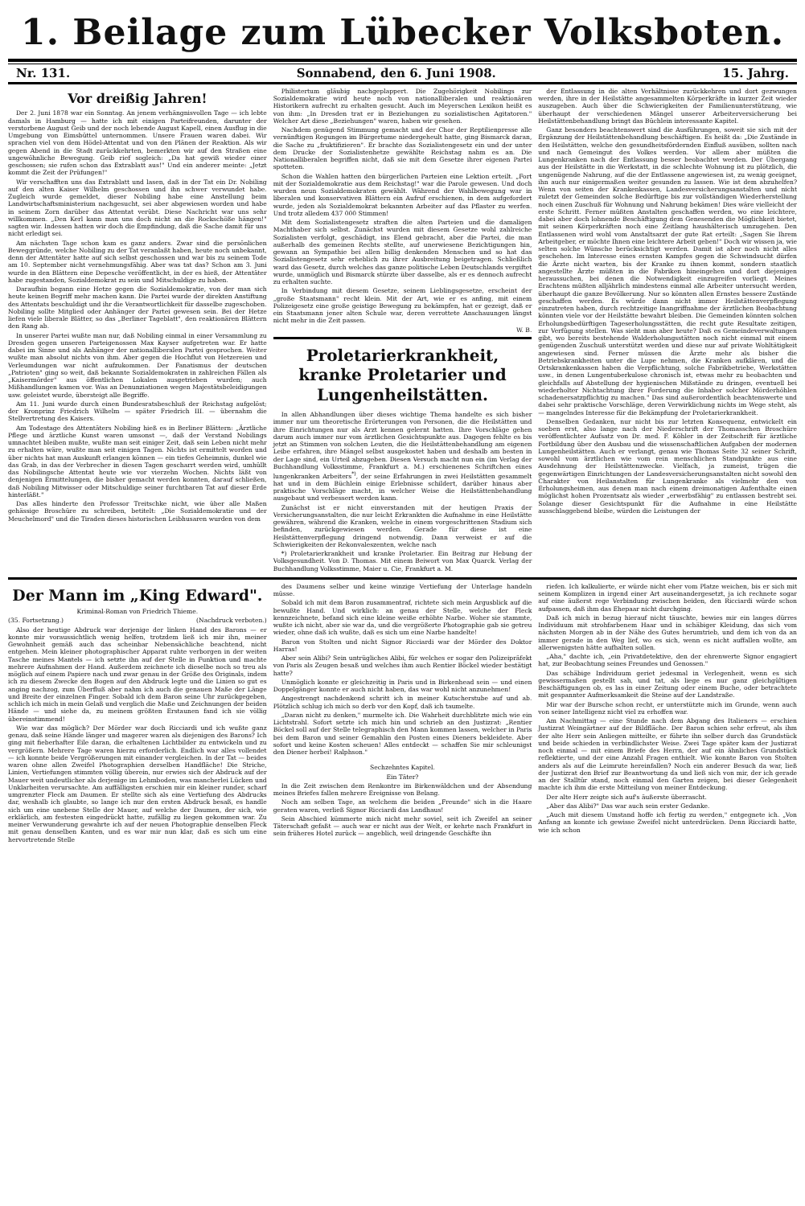1. Beilage zum Lübecker Volksboten.
Nr. 131. Sonnabend, den 6. Juni 1908. 15. Jahrg.
Vor dreißig Jahren!
Der 2. Juni 1878 war ein Sonntag. An jenem verhängnisvollen Tage — ich lebte damals in Hamburg — hatte ich mit einigen Parteifreunden, darunter der verstorbene August Geib und der noch lebende August Kapell, einen Ausflug in die Umgebung von Eimsbüttel unternommen. Unsere Frauen waren dabei. Wir sprachen viel von dem Hödel-Attentat und von den Plänen der Reaktion. Als wir gegen Abend in die Stadt zurückkehrten, bemerkten wir auf den Straßen eine ungewöhnliche Bewegung. Geib rief sogleich: „Da hat gewiß wieder einer geschossen; sie rufen schon das Extrablatt aus!" Und ein anderer meinte: „Jetzt kommt die Zeit der Prüfungen!"
Wir verschafften uns das Extrablatt und lasen, daß in der Tat ein Dr. Nobiling auf den alten Kaiser Wilhelm geschossen und ihn schwer verwundet habe. Zugleich wurde gemeldet, dieser Nobiling habe eine Anstellung beim Landwirtschaftsministerium nachgesucht, sei aber abgewiesen worden und habe in seinem Zorn darüber das Attentat verübt. Diese Nachricht war uns sehr willkommen. „Den Kerl kann man uns doch nicht an die Rockschöße hängen!" sagten wir. Indessen hatten wir doch die Empfindung, daß die Sache damit für uns nicht erledigt sei.
Am nächsten Tage schon kam es ganz anders. Zwar sind die persönlichen Beweggründe, welche Nobiling zu der Tat veranlaßt haben, heute noch unbekannt, denn der Attentäter hatte auf sich selbst geschossen und war bis zu seinem Tode am 10. September nicht vernehmungsfähig. Aber was tat das? Schon am 3. Juni wurde in den Blättern eine Depesche veröffentlicht, in der es hieß, der Attentäter habe zugestanden, Sozialdemokrat zu sein und Mitschuldige zu haben.
Daraufhin begann eine Hetze gegen die Sozialdemokratie, von der man sich heute keinen Begriff mehr machen kann. Die Partei wurde der direkten Anstiftung des Attentats beschuldigt und ihr die Verantwortlichkeit für dasselbe zugeschoben. Nobiling sollte Mitglied oder Anhänger der Partei gewesen sein. Bei der Hetze liefen viele liberale Blätter, so das „Berliner Tageblatt", den reaktionären Blättern den Rang ab.
In unserer Partei wußte man nur, daß Nobiling einmal in einer Versammlung zu Dresden gegen unseren Parteigenossen Max Kayser aufgetreten war. Er hatte dabei im Sinne und als Anhänger der nationalliberalen Partei gesprochen. Weiter wußte man absolut nichts von ihm. Aber gegen die Hochflut von Hetzereien und Verleumdungen war nicht aufzukommen. Der Fanatismus der deutschen „Patrioten" ging so weit, daß bekannte Sozialdemokraten in zahlreichen Fällen als „Kaisermörder" aus öffentlichen Lokalen ausgetrieben wurden; auch Mißhandlungen kamen vor. Was an Denunziationen wegen Majestätsbeleidigungen usw. geleistet wurde, übersteigt alle Begriffe.
Am 11. Juni wurde durch einen Bundesratsbeschluß der Reichstag aufgelöst; der Kronprinz Friedrich Wilhelm — später Friedrich III. — übernahm die Stellvertretung des Kaisers.
Am Todestage des Attentäters Nobiling hieß es in Berliner Blättern: „Ärztliche Pflege und ärztliche Kunst waren umsonst —, daß der Verstand Nobilings umnachtet bleiben mußte, wußte man seit einiger Zeit, daß sein Leben nicht mehr zu erhalten wäre, wußte man seit einigen Tagen. Nichts ist ermittelt worden und über nichts hat man Auskunft erlangen können — ein tiefes Geheimnis, dunkel wie das Grab, in das der Verbrecher in diesen Tagen gescharrt werden wird, umhüllt das Nobilingsche Attentat heute wie vor vierzehn Wochen. Nichts läßt von denjenigen Ermittelungen, die bisher gemacht werden konnten, darauf schließen, daß Nobiling Mitwisser oder Mitschuldige seiner furchtbaren Tat auf dieser Erde hinterläßt."
Das alles hinderte den Professor Treitschke nicht, wie über alle Maßen gehässige Broschüre zu schreiben, betitelt: „Die Sozialdemokratie und der Meuchelmord" und die Tiraden dieses historischen Leibhusaren wurden von dem
Philistertum gläubig nachgeplappert. Die Zugehörigkeit Nobilings zur Sozialdemokratie wird heute noch von nationalliberalen und reaktionären Historikern aufrecht zu erhalten gesucht. Auch im Meyerschen Lexikon heißt es von ihm: „In Dresden trat er in Beziehungen zu sozialistischen Agitatoren." Welcher Art diese „Beziehungen" waren, haben wir gesehen.
Nachdem genügend Stimmung gemacht und der Chor der Reptilienpresse alle vernünftigen Regungen im Bürgertume niedergeheult hatte, ging Bismarck daran, die Sache zu „fruktifizieren". Er brachte das Sozialistengesetz ein und der unter dem Drucke der Sozialistenhetze gewählte Reichstag nahm es an. Die Nationalliberalen begriffen nicht, daß sie mit dem Gesetze ihrer eigenen Partei spotteten.
Schon die Wahlen hatten den bürgerlichen Parteien eine Lektion erteilt. „Fort mit der Sozialdemokratie aus dem Reichstag!" war die Parole gewesen. Und doch wurden neun Sozialdemokraten gewählt. Während der Wahlbewegung war in liberalen und konservativen Blättern ein Aufruf erschienen, in dem aufgefordert wurde, jeden als Sozialdemokrat bekannten Arbeiter auf das Pflaster zu werfen. Und trotz alledem 437 000 Stimmen!
Mit dem Sozialistengesetz straften die alten Parteien und die damaligen Machthaber sich selbst. Zunächst wurden mit diesem Gesetze wohl zahlreiche Sozialisten verfolgt, geschädigt, ins Elend gebracht, aber die Partei, die man außerhalb des gemeinen Rechts stellte, auf unerwiesene Bezichtigungen hin, gewann an Sympathie bei allen billig denkenden Menschen und so hat das Sozialistengesetz sehr erheblich zu ihrer Ausbreitung beigetragen. Schließlich ward das Gesetz, durch welches das ganze politische Leben Deutschlands vergiftet wurde, unmöglich und Bismarck stürzte über dasselbe, als er es dennoch aufrecht zu erhalten suchte.
In Verbindung mit diesem Gesetze, seinem Lieblingsgesetze, erscheint der „große Staatsmann" recht klein. Mit der Art, wie er es anfing, mit einem Polizeigesetz eine große geistige Bewegung zu bekämpfen, hat er gezeigt, daß er ein Staatsmann jener alten Schule war, deren verrottete Anschauungen längst nicht mehr in die Zeit passen.
W. B.
Proletarierkrankheit, kranke Proletarier und Lungenheilstätten.
In allen Abhandlungen über dieses wichtige Thema handelte es sich bisher immer nur um theoretische Erörterungen von Personen, die die Heilstätten und ihre Einrichtungen nur als Arzt kennen gelernt hatten. Ihre Vorschläge gehen darum auch immer nur vom ärztlichen Gesichtspunkte aus. Dagegen fehlte es bis jetzt an Stimmen von solchen Leuten, die die Heilstättenbehandlung am eigenen Leibe erfahren, ihre Mängel selbst ausgekostet haben und deshalb am besten in der Lage sind, ein Urteil abzugeben. Diesen Versuch macht nun ein (im Verlag der Buchhandlung Volksstimme, Frankfurt a. M.) erschienenes Schriftchen eines lungenkranken Arbeiters<sup>*)</sup>, der seine Erfahrungen in zwei Heilstätten gesammelt hat und in dem Büchlein einige Erlebnisse schildert, darüber hinaus aber praktische Vorschläge macht, in welcher Weise die Heilstättenbehandlung ausgebaut und verbessert werden kann.
Zunächst ist er nicht einverstanden mit der heutigen Praxis der Versicherungsanstalten, die nur leicht Erkrankten die Aufnahme in eine Heilstätte gewähren, während die Kranken, welche in einem vorgeschrittenen Stadium sich befinden, zurückgewiesen werden. Gerade für diese ist eine Heilstättenverpflegung dringend notwendig. Dann verweist er auf die Schwierigkeiten der Rekonvaleszenten, welche nach
*) Proletarierkrankheit und kranke Proletarier. Ein Beitrag zur Hebung der Volksgesundheit. Von D. Thomas. Mit einem Beiwort von Max Quarck. Verlag der Buchhandlung Volksstimme, Maier u. Cie, Frankfurt a. M.
der Entlassung in die alten Verhältnisse zurückkehren und dort gezwungen werden, ihre in der Heilstätte angesammelten Körperkräfte in kurzer Zeit wieder auszugeben. Auch über die Schwierigkeiten der Familienunterstützung, wie überhaupt der verschiedenen Mängel unserer Arbeiterversicherung bei Heilstättenbehandlung bringt das Büchlein interessante Kapitel.
Ganz besonders beachtenswert sind die Ausführungen, soweit sie sich mit der Ergänzung der Heilstättenbehandlung beschäftigen. Es heißt da: „Die Zustände in den Heilstätten, welche den gesundheitsfördernden Einfluß ausüben, sollten nach und nach Gemeingut des Volkes werden. Vor allem aber müßten die Lungenkranken nach der Entlassung besser beobachtet werden. Der Übergang aus der Heilstätte in die Werkstatt, in die schlechte Wohnung ist zu plötzlich, die ungenügende Nahrung, auf die der Entlassene angewiesen ist, zu wenig geeignet, ihn auch nur einigermaßen weiter gesunden zu lassen. Wie ist dem abzuhelfen? Wenn von seiten der Krankenkassen, Landesversicherungsanstalten und nicht zuletzt der Gemeinden solche Bedürftige bis zur vollständigen Wiederherstellung noch einen Zuschuß für Wohnung und Nahrung bekämen! Dies wäre vielleicht der erste Schritt. Ferner müßten Anstalten geschaffen werden, wo eine leichtere, dabei aber doch lohnende Beschäftigung dem Genesenden die Möglichkeit bietet, mit seinen Körperkräften noch eine Zeitlang haushälterisch umzugehen. Den Entlassenen wird wohl vom Anstaltsarzt der gute Rat erteilt: „Sagen Sie Ihrem Arbeitgeber, er möchte Ihnen eine leichtere Arbeit geben!" Doch wir wissen ja, wie selten solche Wünsche berücksichtigt werden. Damit ist aber noch nicht alles geschehen. Im Interesse eines ernsten Kampfes gegen die Schwindsucht dürfen die Ärzte nicht warten, bis der Kranke zu ihnen kommt, sondern staatlich angestellte Ärzte müßten in die Fabriken hineingehen und dort diejenigen heraussuchen, bei denen die Notwendigkeit einzugreifen vorliegt. Meines Erachtens müßten alljährlich mindestens einmal alle Arbeiter untersucht werden, überhaupt die ganze Bevölkerung. Nur so könnten allen Ernstes bessere Zustände geschaffen werden. Es würde dann nicht immer Heilstättenverpflegung einzutreten haben, durch rechtzeitige Inangriffnahme der ärztlichen Beobachtung könnten viele vor der Heilstätte bewahrt bleiben. Die Gemeinden könnten solchen Erholungsbedürftigen Tageserholungsstätten, die recht gute Resultate zeitigen, zur Verfügung stellen. Was sieht man aber heute? Daß es Gemeindeverwaltungen gibt, wo bereits bestehende Walderholungsstätten noch nicht einmal mit einem genügenden Zuschuß unterstützt werden und diese nur auf private Wohltätigkeit angewiesen sind. Ferner müssen die Ärzte mehr als bisher die Betriebskrankheiten unter die Lupe nehmen, die Kranken aufklären, und die Ortskrankenkassen haben die Verpflichtung, solche Fabrikbetriebe, Werkstätten usw., in denen Lungentuberkulose chronisch ist, etwas mehr zu beobachten und gleichfalls auf Abstellung der hygienischen Mißstände zu dringen, eventuell bei wiederholter Nichtachtung ihrer Forderung die Inhaber solcher Mörderhöhlen schadenersatzpflichtig zu machen." Das sind außerordentlich beachtenswerte und dabei sehr praktische Vorschläge, deren Verwirklichung nichts im Wege steht, als — mangelndes Interesse für die Bekämpfung der Proletarierkrankheit.
Denselben Gedanken, nur nicht bis zur letzten Konsequenz, entwickelt ein soeben erst, also lange nach der Niederschrift der Thomasschen Broschüre veröffentlichter Aufsatz von Dr. med. F. Köhler in der Zeitschrift für ärztliche Fortbildung über den Ausbau und die wissenschaftlichen Aufgaben der modernen Lungenheilstätten. Auch er verlangt, genau wie Thomas Seite 32 seiner Schrift, sowohl vom ärztlichen wie vom rein menschlichen Standpunkte aus eine Ausdehnung der Heilstättenzwecke. Vielfach, ja zumeist, trügen die gegenwärtigen Einrichtungen der Landesversicherungsanstalten nicht sowohl den Charakter von Heilanstalten für Lungenkranke als vielmehr den von Erholungsheimen, aus denen man nach einem dreimonatigen Aufenthalte einen möglichst hohen Prozentsatz als wieder „erwerbsfähig" zu entlassen bestrebt sei. Solange dieser Gesichtspunkt für die Aufnahme in eine Heilstätte ausschlaggebend bleibe, würden die Leistungen der
Der Mann im „King Edward".
Kriminal-Roman von Friedrich Thieme.
(35. Fortsetzung.) (Nachdruck verboten.)
Also der heutige Abdruck war derjenige der linken Hand des Barons — er konnte mir voraussichtlich wenig helfen, trotzdem ließ ich mir ihn, meiner Gewohnheit gemäß auch das scheinbar Nebensächliche beachtend, nicht entgehen. Mein kleiner photographischer Apparat ruhte verborgen in der weiten Tasche meines Mantels — ich setzte ihn auf der Stelle in Funktion und machte mehrere Aufnahmen der Hand. Außerdem zeichnete ich dieselbe noch so treu als möglich auf einem Papiere nach und zwar genau in der Größe des Originals, indem ich zu diesem Zwecke den Bogen auf den Abdruck legte und die Linien so gut es anging nachzog, zum Überfluß aber nahm ich auch die genauen Maße der Länge und Breite der einzelnen Finger. Sobald ich dem Baron seine Uhr zurückgegeben, schlich ich mich in mein Gelaß und verglich die Maße und Zeichnungen der beiden Hände — und siehe da, zu meinem größten Erstaunen fand ich sie völlig übereinstimmend!
Wie war das möglich? Der Mörder war doch Ricciardi und ich wußte ganz genau, daß seine Hände länger und magerer waren als diejenigen des Barons? Ich ging mit fieberhafter Eile daran, die erhaltenen Lichtbilder zu entwickeln und zu vergrößern. Mehrere Tage waren hierzu erforderlich. Endlich war alles vollendet — ich konnte beide Vergrößerungen mit einander vergleichen. In der Tat — beides waren ohne allen Zweifel Photographien derselben Handfläche! Die Striche, Linien, Vertiefungen stimmten völlig überein, nur erwies sich der Abdruck auf der Mauer weit undeutlicher als derjenige im Lehmboden, was mancherlei Lücken und Unklarheiten verursachte. Am auffälligsten erschien mir ein kleiner runder, scharf umgrenzter Fleck am Daumen. Er stellte sich als eine Vertiefung des Abdrucks dar, weshalb ich glaubte, so lange ich nur den ersten Abdruck besaß, es handle sich um eine unebene Stelle der Mauer, auf welche der Daumen, der sich, wie erklärlich, am festesten eingedrückt hatte, zufällig zu liegen gekommen war. Zu meiner Verwunderung gewahrte ich auf der neuen Photographie denselben Fleck mit genau denselben Kanten, und es war mir nun klar, daß es sich um eine hervortretende Stelle
des Daumens selber und keine winzige Vertiefung der Unterlage handeln müsse.
Sobald ich mit dem Baron zusammentraf, richtete sich mein Argusblick auf die bewußte Hand. Und wirklich: an genau der Stelle, welche der Fleck kennzeichnete, befand sich eine kleine weiße erhöhte Narbe. Woher sie stammte, wußte ich nicht, aber sie war da, und die vergrößerte Photographie gab sie getreu wieder, ohne daß ich wußte, daß es sich um eine Narbe handelte!
Baron von Stolten und nicht Signor Ricciardi war der Mörder des Doktor Harras!
Aber sein Alibi? Sein untrügliches Alibi, für welches er sogar den Polizeipräfekt von Paris als Zeugen besaß und welches ihm auch Rentier Böckel wieder bestätigt hatte?
Unmöglich konnte er gleichzeitig in Paris und in Birkenhead sein — und einen Doppelgänger konnte er auch nicht haben, das war wohl nicht anzunehmen!
Angestrengt nachdenkend schritt ich in meiner Kutscherstube auf und ab. Plötzlich schlug ich mich so derb vor den Kopf, daß ich taumelte.
„Daran nicht zu denken," murmelte ich. Die Wahrheit durchblitzte mich wie ein Lichtstrahl. Sofort setzte ich mich hin und schrieb an den Justizrat: „Rentier Böckel soll auf der Stelle telegraphisch den Mann kommen lassen, welcher in Paris bei dem Baron und seiner Gemahlin den Posten eines Dieners bekleidete. Aber sofort und keine Kosten scheuen! Alles entdeckt — schaffen Sie mir schleunigst den Diener herbei! Ralphson."
Sechzehntes Kapitel.
Ein Täter?
In die Zeit zwischen dem Renkontre im Birkenwäldchen und der Absendung meines Briefes fallen mehrere Ereignisse von Belang.
Noch am selben Tage, an welchem die beiden „Freunde" sich in die Haare geraten waren, verließ Signor Ricciardi das Landhaus!
Sein Abschied kümmerte mich nicht mehr soviel, seit ich Zweifel an seiner Täterschaft gefaßt — auch war er nicht aus der Welt, er kehrte nach Frankfurt in sein früheres Hotel zurück — angeblich, weil dringende Geschäfte ihn
riefen. Ich kalkulierte, er würde nicht eher vom Platze weichen, bis er sich mit seinem Komplizen in irgend einer Art auseinandergesetzt, ja ich rechnete sogar auf eine äußerst rege Verbindung zwischen beiden, den Ricciardi würde schon aufpassen, daß ihm das Ehepaar nicht durchging.
Daß ich mich in bezug hierauf nicht täuschte, bewies mir ein langes dürres Individuum mit strohfarbenem Haar und in schäbiger Kleidung, das sich vom nächsten Morgen ab in der Nähe des Gutes herumtrieb, und dem ich von da an immer gerade in den Weg lief, wo es sich, wenn es nicht auffallen wollte, am allerwenigsten hätte aufhalten sollen.
„Aha," dachte ich, „ein Privatdetektive, den der ehrenwerte Signor engagiert hat, zur Beobachtung seines Freundes und Genossen."
Das schäbige Individuum geriet jedesmal in Verlegenheit, wenn es sich gewissermaßen gestellt sah, und tat, als liege es nur ganz gleichgültigen Beschäftigungen ob, es las in einer Zeitung oder einem Buche, oder betrachtete mit gespannter Aufmerksamkeit die Steine auf der Landstraße.
Mir war der Bursche schon recht, er unterstützte mich im Grunde, wenn auch von seiner Intelligenz nicht viel zu erhoffen war.
Am Nachmittag — eine Stunde nach dem Abgang des Italieners — erschien Justizrat Weingärtner auf der Bildfläche. Der Baron schien sehr erfreut, als ihm der alte Herr sein Anliegen mitteilte, er führte ihn selber durch das Grundstück und beide schieden in verbindlichster Weise. Zwei Tage später kam der Justizrat noch einmal — mit einem Briefe des Herrn, der auf ein ähnliches Grundstück reflektierte, und der eine Anzahl Fragen enthielt. Wie konnte Baron von Stolten anders als auf die Leimrute hereinfallen? Noch ein anderer Besuch da war, ließ der Justizrat den Brief zur Beantwortung da und ließ sich von mir, der ich gerade an der Stalltür stand, noch einmal den Garten zeigen, bei dieser Gelegenheit machte ich ihm die erste Mitteilung von meiner Entdeckung.
Der alte Herr zeigte sich auf's äußerste überrascht.
„Aber das Alibi?" Das war auch sein erster Gedanke.
„Auch mit diesem Umstand hoffe ich fertig zu werden," entgegnete ich. „Von Anfang an konnte ich gewisse Zweifel nicht unterdrücken. Denn Ricciardi hatte, wie ich schon